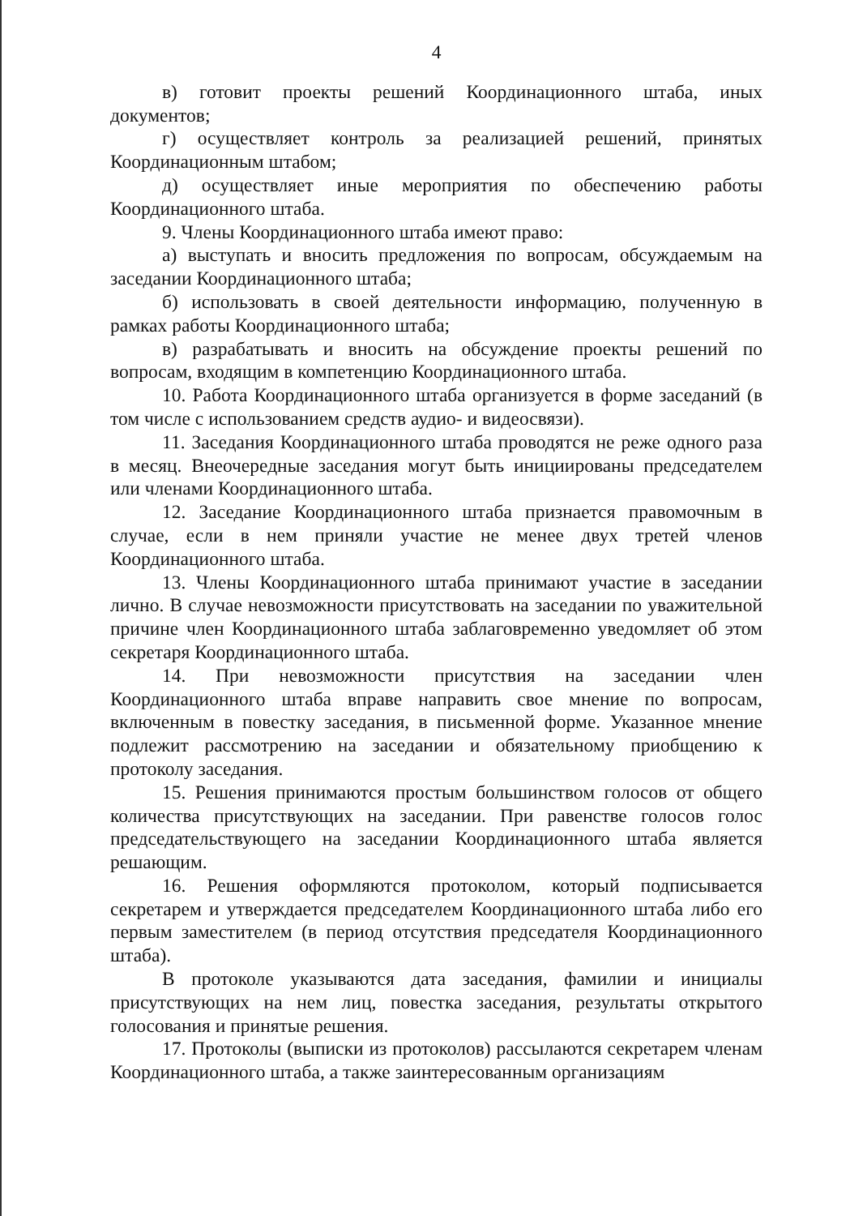4
в) готовит проекты решений Координационного штаба, иных документов;
г) осуществляет контроль за реализацией решений, принятых Координационным штабом;
д) осуществляет иные мероприятия по обеспечению работы Координационного штаба.
9. Члены Координационного штаба имеют право:
а) выступать и вносить предложения по вопросам, обсуждаемым на заседании Координационного штаба;
б) использовать в своей деятельности информацию, полученную в рамках работы Координационного штаба;
в) разрабатывать и вносить на обсуждение проекты решений по вопросам, входящим в компетенцию Координационного штаба.
10. Работа Координационного штаба организуется в форме заседаний (в том числе с использованием средств аудио- и видеосвязи).
11. Заседания Координационного штаба проводятся не реже одного раза в месяц. Внеочередные заседания могут быть инициированы председателем или членами Координационного штаба.
12. Заседание Координационного штаба признается правомочным в случае, если в нем приняли участие не менее двух третей членов Координационного штаба.
13. Члены Координационного штаба принимают участие в заседании лично. В случае невозможности присутствовать на заседании по уважительной причине член Координационного штаба заблаговременно уведомляет об этом секретаря Координационного штаба.
14. При невозможности присутствия на заседании член Координационного штаба вправе направить свое мнение по вопросам, включенным в повестку заседания, в письменной форме. Указанное мнение подлежит рассмотрению на заседании и обязательному приобщению к протоколу заседания.
15. Решения принимаются простым большинством голосов от общего количества присутствующих на заседании. При равенстве голосов голос председательствующего на заседании Координационного штаба является решающим.
16. Решения оформляются протоколом, который подписывается секретарем и утверждается председателем Координационного штаба либо его первым заместителем (в период отсутствия председателя Координационного штаба).
В протоколе указываются дата заседания, фамилии и инициалы присутствующих на нем лиц, повестка заседания, результаты открытого голосования и принятые решения.
17. Протоколы (выписки из протоколов) рассылаются секретарем членам Координационного штаба, а также заинтересованным организациям